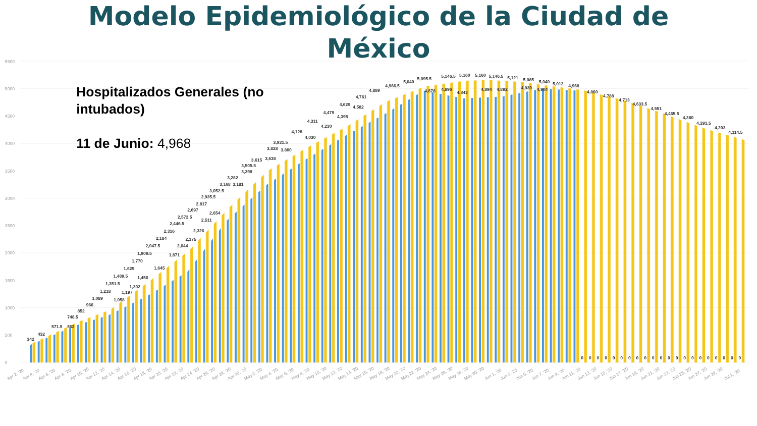Modelo Epidemiológico de la Ciudad de México
0
500
1000
1500
2000
2500
3000
3500
4000
4500
5000
5500
Hospitalizados Generales (no
intubados)
11 de Junio: 4,968
342
432
571.5
748.5
562
852
966
1,089
1,218
1,351.5
1,489.5
1,058
1,629
1,197
1,770
1,302
1,909.5
1,456
2,047.5
1,645
2,184
2,316
1,871
2,446.5
2,044
2,572.5
2,175
2,697
2,326
2,817
2,511
2,935.5
2,654
3,052.5
3,168
3,282
3,181
3,398
3,505.5
3,615
3,638
3,828
3,931.5
3,800
4,128
4,030
4,311
4,230
4,479
4,395
4,629
4,582
4,761
4,889
4,966.5
5,040
5,095.5
4,878
5,146.5
4,896
5,160
4,843
5,160
4,894
5,146.5
4,892
5,121
5,085
4,930
4,904
5,040
5,012
4,968
4,860
4,788
4,713
4,633.5
4,551
4,465.5
4,380
4,291.5
4,203
4,114.5
0
0
0
0
0
0
0
0
0
0
0
0
0
0
0
0
0
0
0
0
0
Apr 2, '20
Apr 4, '20
Apr 6, '20
Apr 8, '20
Apr 10, '20
Apr 12, '20
Apr 14, '20
Apr 16, '20
Apr 18, '20
Apr 20, '20
Apr 22, '20
Apr 24, '20
Apr 26, '20
Apr 28, '20
Apr 30, '20
May 2, '20
May 4, '20
May 6, '20
May 8, '20
May 10, '20
May 12, '20
May 14, '20
May 16, '20
May 18, '20
May 20, '20
May 22, '20
May 24, '20
May 26, '20
May 28, '20
May 30, '20
Jun 1, '20
Jun 3, '20
Jun 5, '20
Jun 7, '20
Jun 9, '20
Jun 11, '20
Jun 13, '20
Jun 15, '20
Jun 17, '20
Jun 19, '20
Jun 21, '20
Jun 23, '20
Jun 25, '20
Jun 27, '20
Jun 29, '20
Jul 1, '20